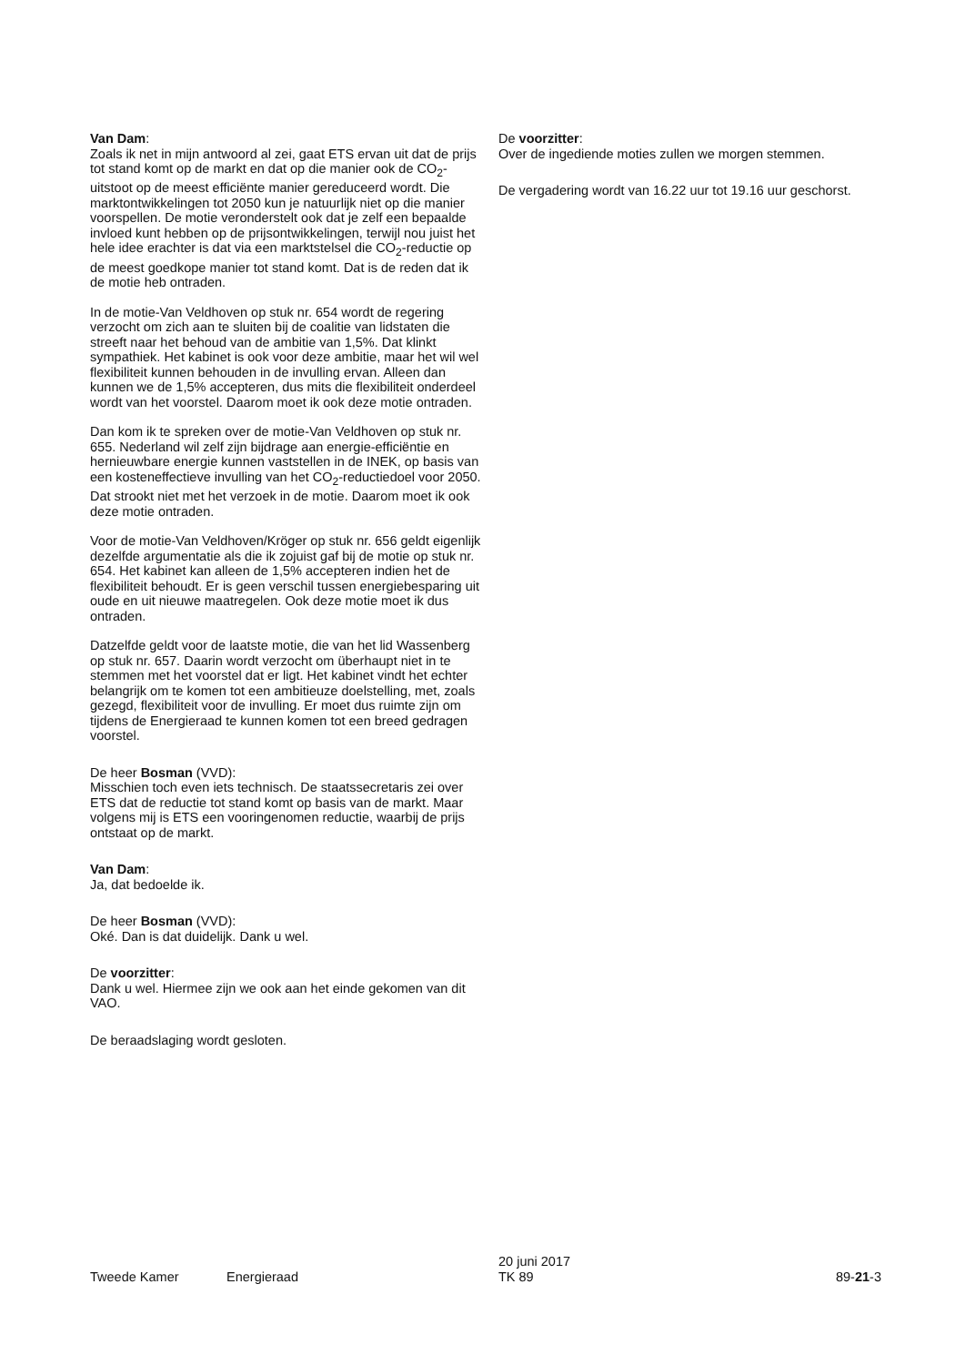Van Dam:
Zoals ik net in mijn antwoord al zei, gaat ETS ervan uit dat de prijs tot stand komt op de markt en dat op die manier ook de CO<sub>2</sub>-uitstoot op de meest efficiënte manier gereduceerd wordt. Die marktontwikkelingen tot 2050 kun je natuurlijk niet op die manier voorspellen. De motie veronderstelt ook dat je zelf een bepaalde invloed kunt hebben op de prijsontwikkelingen, terwijl nou juist het hele idee erachter is dat via een marktstelsel die CO<sub>2</sub>-reductie op de meest goedkope manier tot stand komt. Dat is de reden dat ik de motie heb ontraden.
In de motie-Van Veldhoven op stuk nr. 654 wordt de regering verzocht om zich aan te sluiten bij de coalitie van lidstaten die streeft naar het behoud van de ambitie van 1,5%. Dat klinkt sympathiek. Het kabinet is ook voor deze ambitie, maar het wil wel flexibiliteit kunnen behouden in de invulling ervan. Alleen dan kunnen we de 1,5% accepteren, dus mits die flexibiliteit onderdeel wordt van het voorstel. Daarom moet ik ook deze motie ontraden.
Dan kom ik te spreken over de motie-Van Veldhoven op stuk nr. 655. Nederland wil zelf zijn bijdrage aan energie-efficiëntie en hernieuwbare energie kunnen vaststellen in de INEK, op basis van een kosteneffectieve invulling van het CO<sub>2</sub>-reductiedoel voor 2050. Dat strookt niet met het verzoek in de motie. Daarom moet ik ook deze motie ontraden.
Voor de motie-Van Veldhoven/Kröger op stuk nr. 656 geldt eigenlijk dezelfde argumentatie als die ik zojuist gaf bij de motie op stuk nr. 654. Het kabinet kan alleen de 1,5% accepteren indien het de flexibiliteit behoudt. Er is geen verschil tussen energiebesparing uit oude en uit nieuwe maatregelen. Ook deze motie moet ik dus ontraden.
Datzelfde geldt voor de laatste motie, die van het lid Wassenberg op stuk nr. 657. Daarin wordt verzocht om überhaupt niet in te stemmen met het voorstel dat er ligt. Het kabinet vindt het echter belangrijk om te komen tot een ambitieuze doelstelling, met, zoals gezegd, flexibiliteit voor de invulling. Er moet dus ruimte zijn om tijdens de Energieraad te kunnen komen tot een breed gedragen voorstel.
De heer Bosman (VVD):
Misschien toch even iets technisch. De staatssecretaris zei over ETS dat de reductie tot stand komt op basis van de markt. Maar volgens mij is ETS een vooringenomen reductie, waarbij de prijs ontstaat op de markt.
Van Dam:
Ja, dat bedoelde ik.
De heer Bosman (VVD):
Oké. Dan is dat duidelijk. Dank u wel.
De voorzitter:
Dank u wel. Hiermee zijn we ook aan het einde gekomen van dit VAO.
De beraadslaging wordt gesloten.
De voorzitter:
Over de ingediende moties zullen we morgen stemmen.
De vergadering wordt van 16.22 uur tot 19.16 uur geschorst.
Tweede Kamer
Energieraad
20 juni 2017
TK 89
89-21-3